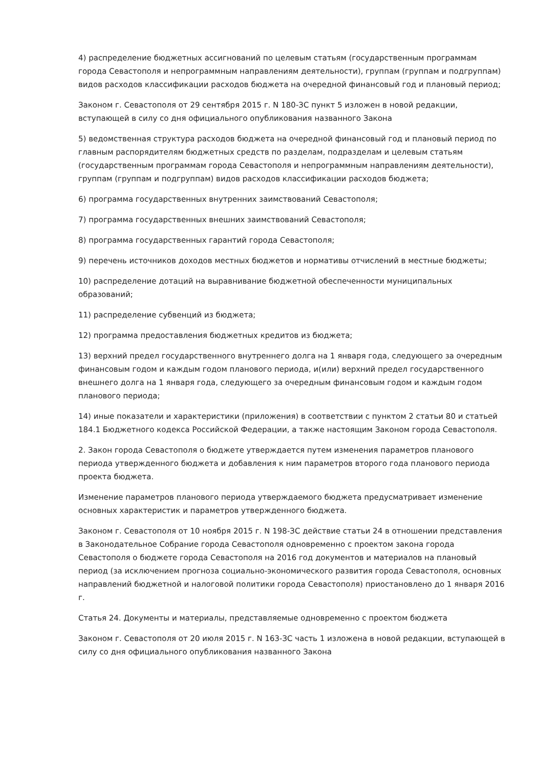4) распределение бюджетных ассигнований по целевым статьям (государственным программам города Севастополя и непрограммным направлениям деятельности), группам (группам и подгруппам) видов расходов классификации расходов бюджета на очередной финансовый год и плановый период;
Законом г. Севастополя от 29 сентября 2015 г. N 180-ЗС пункт 5 изложен в новой редакции, вступающей в силу со дня официального опубликования названного Закона
5) ведомственная структура расходов бюджета на очередной финансовый год и плановый период по главным распорядителям бюджетных средств по разделам, подразделам и целевым статьям (государственным программам города Севастополя и непрограммным направлениям деятельности), группам (группам и подгруппам) видов расходов классификации расходов бюджета;
6) программа государственных внутренних заимствований Севастополя;
7) программа государственных внешних заимствований Севастополя;
8) программа государственных гарантий города Севастополя;
9) перечень источников доходов местных бюджетов и нормативы отчислений в местные бюджеты;
10) распределение дотаций на выравнивание бюджетной обеспеченности муниципальных образований;
11) распределение субвенций из бюджета;
12) программа предоставления бюджетных кредитов из бюджета;
13) верхний предел государственного внутреннего долга на 1 января года, следующего за очередным финансовым годом и каждым годом планового периода, и(или) верхний предел государственного внешнего долга на 1 января года, следующего за очередным финансовым годом и каждым годом планового периода;
14) иные показатели и характеристики (приложения) в соответствии с пунктом 2 статьи 80 и статьей 184.1 Бюджетного кодекса Российской Федерации, а также настоящим Законом города Севастополя.
2. Закон города Севастополя о бюджете утверждается путем изменения параметров планового периода утвержденного бюджета и добавления к ним параметров второго года планового периода проекта бюджета.
Изменение параметров планового периода утверждаемого бюджета предусматривает изменение основных характеристик и параметров утвержденного бюджета.
Законом г. Севастополя от 10 ноября 2015 г. N 198-ЗС действие статьи 24 в отношении представления в Законодательное Собрание города Севастополя одновременно с проектом закона города Севастополя о бюджете города Севастополя на 2016 год документов и материалов на плановый период (за исключением прогноза социально-экономического развития города Севастополя, основных направлений бюджетной и налоговой политики города Севастополя) приостановлено до 1 января 2016 г.
Статья 24. Документы и материалы, представляемые одновременно с проектом бюджета
Законом г. Севастополя от 20 июля 2015 г. N 163-ЗС часть 1 изложена в новой редакции, вступающей в силу со дня официального опубликования названного Закона